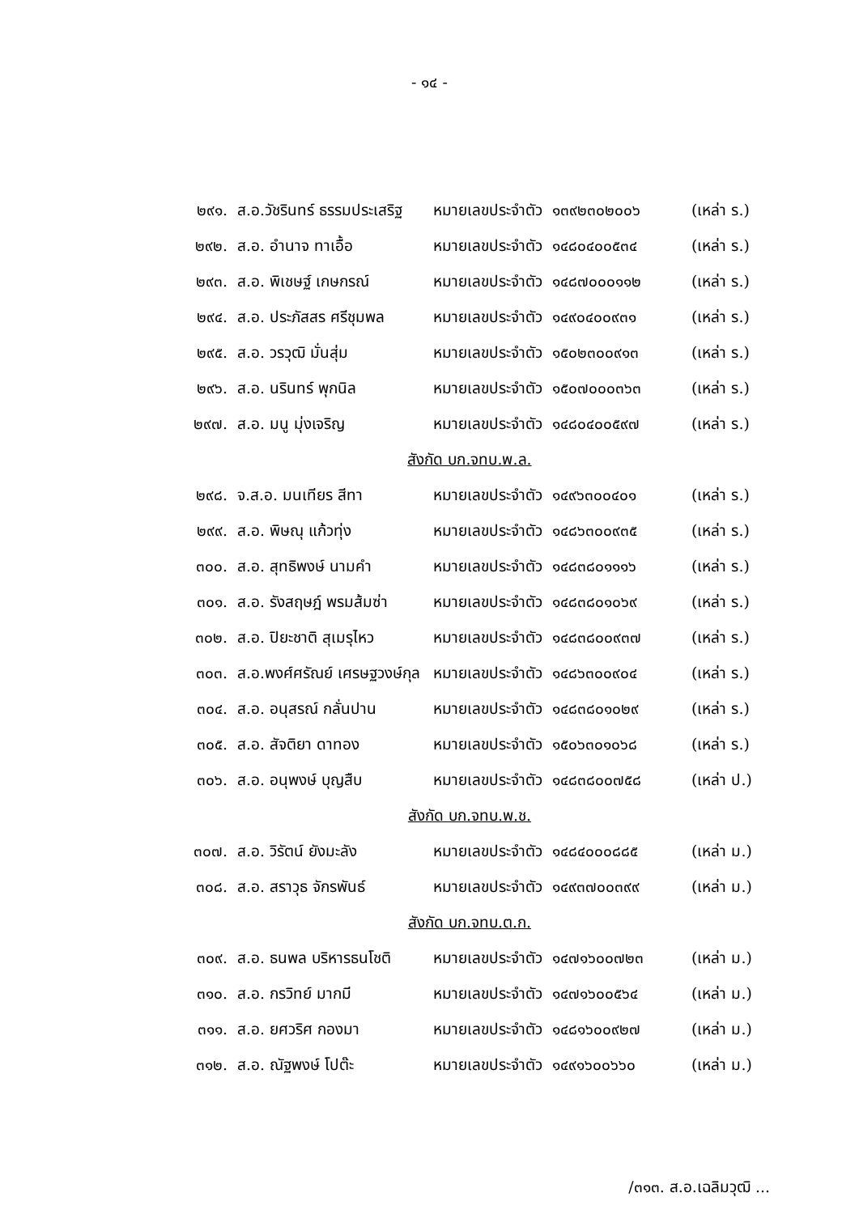- ๑๔ -
| ๒๙๑. | ส.อ.วัชรินทร์ ธรรมประเสริฐ | หมายเลขประจำตัว | ๑๓๙๒๓๐๒๐๐๖ | (เหล่า ร.) |
| ๒๙๒. | ส.อ. อำนาจ ทาเอื้อ | หมายเลขประจำตัว | ๑๔๘๐๔๐๐๕๓๔ | (เหล่า ร.) |
| ๒๙๓. | ส.อ. พิเชษฐ์ เกษกรณ์ | หมายเลขประจำตัว | ๑๔๘๗๐๐๐๑๑๒ | (เหล่า ร.) |
| ๒๙๔. | ส.อ. ประภัสสร ศรีชุมพล | หมายเลขประจำตัว | ๑๔๙๐๔๐๐๙๓๑ | (เหล่า ร.) |
| ๒๙๕. | ส.อ. วรวุฒิ มั่นสุ่ม | หมายเลขประจำตัว | ๑๕๐๒๓๐๐๙๑๓ | (เหล่า ร.) |
| ๒๙๖. | ส.อ. นรินทร์ พุกนิล | หมายเลขประจำตัว | ๑๕๐๗๐๐๐๓๖๓ | (เหล่า ร.) |
| ๒๙๗. | ส.อ. มนู มุ่งเจริญ | หมายเลขประจำตัว | ๑๔๘๐๔๐๐๕๙๗ | (เหล่า ร.) |
| สังกัด บก.จทบ.พ.ล. | | | | |
| ๒๙๘. | จ.ส.อ. มนเทียร สีทา | หมายเลขประจำตัว | ๑๔๙๖๓๐๐๔๐๑ | (เหล่า ร.) |
| ๒๙๙. | ส.อ. พิษณุ แก้วทุ่ง | หมายเลขประจำตัว | ๑๔๘๖๓๐๐๙๓๕ | (เหล่า ร.) |
| ๓๐๐. | ส.อ. สุทธิพงษ์ นามคำ | หมายเลขประจำตัว | ๑๔๘๓๘๐๑๑๑๖ | (เหล่า ร.) |
| ๓๐๑. | ส.อ. รังสฤษฎ์ พรมส้มซ่า | หมายเลขประจำตัว | ๑๔๘๓๘๐๑๐๖๙ | (เหล่า ร.) |
| ๓๐๒. | ส.อ. ปิยะชาติ สุเมรุไหว | หมายเลขประจำตัว | ๑๔๘๓๘๐๐๙๓๗ | (เหล่า ร.) |
| ๓๐๓. | ส.อ.พงศ์ศรัณย์ เศรษฐวงษ์กุล | หมายเลขประจำตัว | ๑๔๘๖๓๐๐๙๐๔ | (เหล่า ร.) |
| ๓๐๔. | ส.อ. อนุสรณ์ กลั่นปาน | หมายเลขประจำตัว | ๑๔๘๓๘๐๑๐๒๙ | (เหล่า ร.) |
| ๓๐๕. | ส.อ. สัจติยา ดาทอง | หมายเลขประจำตัว | ๑๕๐๖๓๐๑๐๖๘ | (เหล่า ร.) |
| ๓๐๖. | ส.อ. อนุพงษ์ บุญสืบ | หมายเลขประจำตัว | ๑๔๘๓๘๐๐๗๕๘ | (เหล่า ป.) |
| สังกัด บก.จทบ.พ.ช. | | | | |
| ๓๐๗. | ส.อ. วิรัตน์ ยังมะลัง | หมายเลขประจำตัว | ๑๔๘๔๐๐๐๘๘๕ | (เหล่า ม.) |
| ๓๐๘. | ส.อ. สราวุธ จักรพันธ์ | หมายเลขประจำตัว | ๑๔๙๓๗๐๐๓๙๙ | (เหล่า ม.) |
| สังกัด บก.จทบ.ต.ก. | | | | |
| ๓๐๙. | ส.อ. ธนพล บริหารธนโชติ | หมายเลขประจำตัว | ๑๔๗๑๖๐๐๗๒๓ | (เหล่า ม.) |
| ๓๑๐. | ส.อ. กรวิทย์ มากมี | หมายเลขประจำตัว | ๑๔๗๑๖๐๐๕๖๔ | (เหล่า ม.) |
| ๓๑๑. | ส.อ. ยศวริศ กองมา | หมายเลขประจำตัว | ๑๔๘๑๖๐๐๙๒๗ | (เหล่า ม.) |
| ๓๑๒. | ส.อ. ณัฐพงษ์ โปต๊ะ | หมายเลขประจำตัว | ๑๔๙๑๖๐๐๖๖๐ | (เหล่า ม.) |
/๓๑๓. ส.อ.เฉลิมวุฒิ ...